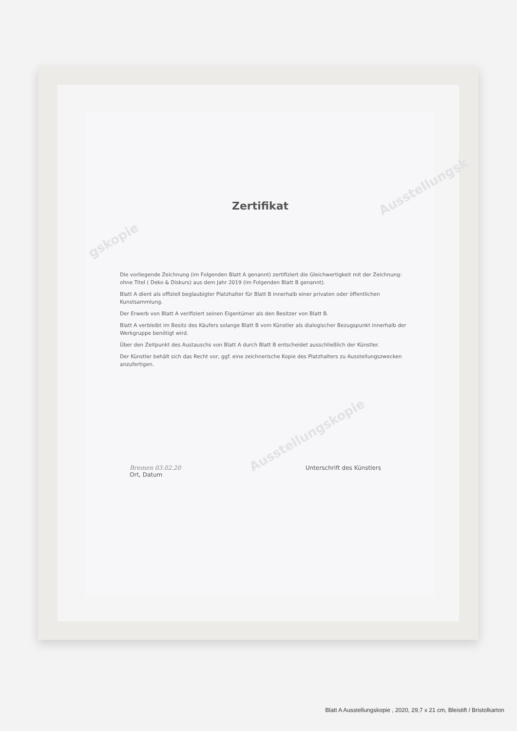Ausstellungsk
gskopie
Ausstellungskopie
Zertifikat
Die vorliegende Zeichnung (im Folgenden Blatt A genannt) zertifiziert die Gleichwertigkeit mit der Zeichnung: ohne Titel ( Deko & Diskurs) aus dem Jahr 2019 (im Folgenden Blatt B genannt).
Blatt A dient als offiziell beglaubigter Platzhalter für Blatt B innerhalb einer privaten oder öffentlichen Kunstsammlung.
Der Erwerb von Blatt A verifiziert seinen Eigentümer als den Besitzer von Blatt B.
Blatt A verbleibt im Besitz des Käufers solange Blatt B vom Künstler als dialogischer Bezugspunkt innerhalb der Werkgruppe benötigt wird.
Über den Zeitpunkt des Austauschs von Blatt A durch Blatt B entscheidet ausschließlich der Künstler.
Der Künstler behält sich das Recht vor, ggf. eine zeichnerische Kopie des Platzhalters zu Ausstellungszwecken anzufertigen.
Bremen 03.02.20
Ort, Datum
Unterschrift des Künstlers
Blatt A Ausstellungskopie , 2020, 29,7 x 21 cm, Bleistift / Bristolkarton